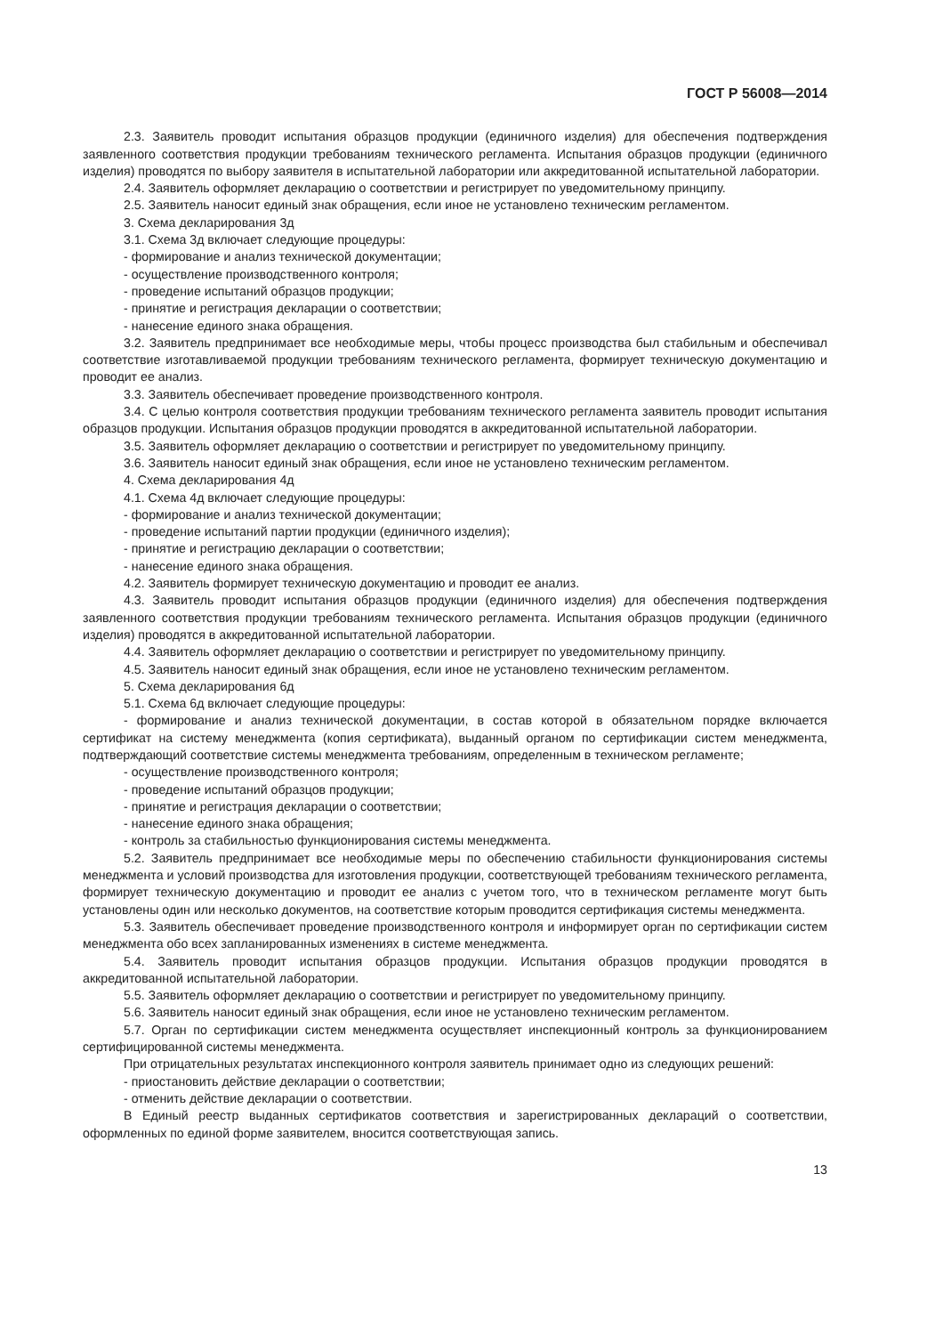ГОСТ Р 56008—2014
2.3. Заявитель проводит испытания образцов продукции (единичного изделия) для обеспечения подтверждения заявленного соответствия продукции требованиям технического регламента. Испытания образцов продукции (единичного изделия) проводятся по выбору заявителя в испытательной лаборатории или аккредитованной испытательной лаборатории.
2.4. Заявитель оформляет декларацию о соответствии и регистрирует по уведомительному принципу.
2.5. Заявитель наносит единый знак обращения, если иное не установлено техническим регламентом.
3. Схема декларирования 3д
3.1. Схема 3д включает следующие процедуры:
- формирование и анализ технической документации;
- осуществление производственного контроля;
- проведение испытаний образцов продукции;
- принятие и регистрация декларации о соответствии;
- нанесение единого знака обращения.
3.2. Заявитель предпринимает все необходимые меры, чтобы процесс производства был стабильным и обеспечивал соответствие изготавливаемой продукции требованиям технического регламента, формирует техническую документацию и проводит ее анализ.
3.3. Заявитель обеспечивает проведение производственного контроля.
3.4. С целью контроля соответствия продукции требованиям технического регламента заявитель проводит испытания образцов продукции. Испытания образцов продукции проводятся в аккредитованной испытательной лаборатории.
3.5. Заявитель оформляет декларацию о соответствии и регистрирует по уведомительному принципу.
3.6. Заявитель наносит единый знак обращения, если иное не установлено техническим регламентом.
4. Схема декларирования 4д
4.1. Схема 4д включает следующие процедуры:
- формирование и анализ технической документации;
- проведение испытаний партии продукции (единичного изделия);
- принятие и регистрацию декларации о соответствии;
- нанесение единого знака обращения.
4.2. Заявитель формирует техническую документацию и проводит ее анализ.
4.3. Заявитель проводит испытания образцов продукции (единичного изделия) для обеспечения подтверждения заявленного соответствия продукции требованиям технического регламента. Испытания образцов продукции (единичного изделия) проводятся в аккредитованной испытательной лаборатории.
4.4. Заявитель оформляет декларацию о соответствии и регистрирует по уведомительному принципу.
4.5. Заявитель наносит единый знак обращения, если иное не установлено техническим регламентом.
5. Схема декларирования 6д
5.1. Схема 6д включает следующие процедуры:
- формирование и анализ технической документации, в состав которой в обязательном порядке включается сертификат на систему менеджмента (копия сертификата), выданный органом по сертификации систем менеджмента, подтверждающий соответствие системы менеджмента требованиям, определенным в техническом регламенте;
- осуществление производственного контроля;
- проведение испытаний образцов продукции;
- принятие и регистрация декларации о соответствии;
- нанесение единого знака обращения;
- контроль за стабильностью функционирования системы менеджмента.
5.2. Заявитель предпринимает все необходимые меры по обеспечению стабильности функционирования системы менеджмента и условий производства для изготовления продукции, соответствующей требованиям технического регламента, формирует техническую документацию и проводит ее анализ с учетом того, что в техническом регламенте могут быть установлены один или несколько документов, на соответствие которым проводится сертификация системы менеджмента.
5.3. Заявитель обеспечивает проведение производственного контроля и информирует орган по сертификации систем менеджмента обо всех запланированных изменениях в системе менеджмента.
5.4. Заявитель проводит испытания образцов продукции. Испытания образцов продукции проводятся в аккредитованной испытательной лаборатории.
5.5. Заявитель оформляет декларацию о соответствии и регистрирует по уведомительному принципу.
5.6. Заявитель наносит единый знак обращения, если иное не установлено техническим регламентом.
5.7. Орган по сертификации систем менеджмента осуществляет инспекционный контроль за функционированием сертифицированной системы менеджмента.
При отрицательных результатах инспекционного контроля заявитель принимает одно из следующих решений:
- приостановить действие декларации о соответствии;
- отменить действие декларации о соответствии.
В Единый реестр выданных сертификатов соответствия и зарегистрированных деклараций о соответствии, оформленных по единой форме заявителем, вносится соответствующая запись.
13